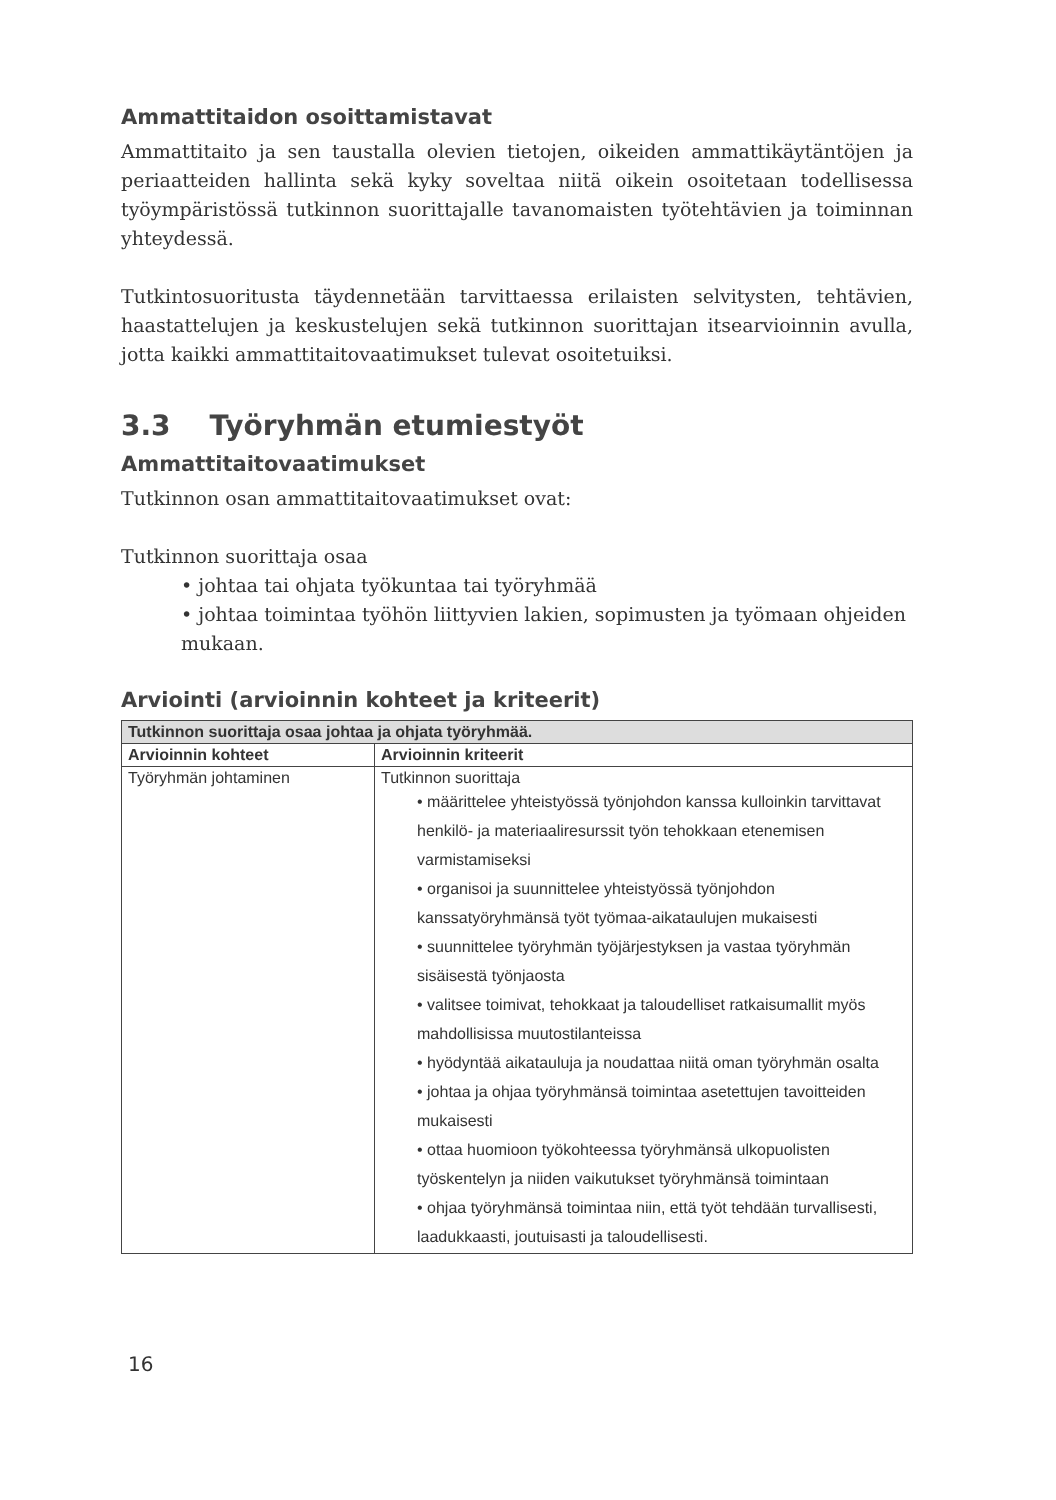Ammattitaidon osoittamistavat
Ammattitaito ja sen taustalla olevien tietojen, oikeiden ammattikäytäntöjen ja periaatteiden hallinta sekä kyky soveltaa niitä oikein osoitetaan todellisessa työympäristössä tutkinnon suorittajalle tavanomaisten työtehtävien ja toiminnan yhteydessä.
Tutkintosuoritusta täydennetään tarvittaessa erilaisten selvitysten, tehtävien, haastattelujen ja keskustelujen sekä tutkinnon suorittajan itsearvioinnin avulla, jotta kaikki ammattitaitovaatimukset tulevat osoitetuiksi.
3.3 Työryhmän etumiestyöt
Ammattitaitovaatimukset
Tutkinnon osan ammattitaitovaatimukset ovat:
Tutkinnon suorittaja osaa
• johtaa tai ohjata työkuntaa tai työryhmää
• johtaa toimintaa työhön liittyvien lakien, sopimusten ja työmaan ohjeiden mukaan.
Arviointi (arvioinnin kohteet ja kriteerit)
| Tutkinnon suorittaja osaa johtaa ja ohjata työryhmää. | |
| --- | --- |
| Arvioinnin kohteet | Arvioinnin kriteerit |
| Työryhmän johtaminen | Tutkinnon suorittaja • määrittelee yhteistyössä työnjohdon kanssa kulloinkin tarvittavat henkilö- ja materiaaliresurssit työn tehokkaan etenemisen varmistamiseksi • organisoi ja suunnittelee yhteistyössä työnjohdon kanssatyöryhmänsä työt työmaa-aikataulujen mukaisesti • suunnittelee työryhmän työjärjestyksen ja vastaa työryhmän sisäisestä työnjaosta • valitsee toimivat, tehokkaat ja taloudelliset ratkaisumallit myös mahdollisissa muutostilanteissa • hyödyntää aikatauluja ja noudattaa niitä oman työryhmän osalta • johtaa ja ohjaa työryhmänsä toimintaa asetettujen tavoitteiden mukaisesti • ottaa huomioon työkohteessa työryhmänsä ulkopuolisten työskentelyn ja niiden vaikutukset työryhmänsä toimintaan • ohjaa työryhmänsä toimintaa niin, että työt tehdään turvallisesti, laadukkaasti, joutuisasti ja taloudellisesti. |
16